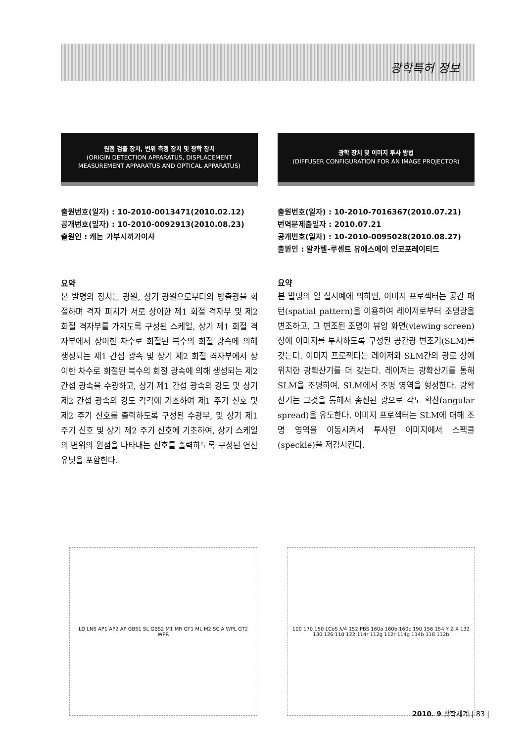광학특허 정보
원점 검출 장치, 변위 측정 장치 및 광학 장치
(ORIGIN DETECTION APPARATUS, DISPLACEMENT
MEASUREMENT APPARATUS AND OPTICAL APPARATUS)
출원번호(일자) : 10-2010-0013471(2010.02.12)
공개번호(일자) : 10-2010-0092913(2010.08.23)
출원인 : 캐논 가부시끼가이샤
요약
본 발명의 장치는 광원, 상기 광원으로부터의 방출광을 회절하며 격자 피치가 서로 상이한 제1 회절 격자부 및 제2 회절 격자부를 가지도록 구성된 스케일, 상기 제1 회절 격자부에서 상이한 차수로 회절된 복수의 회절 광속에 의해 생성되는 제1 간섭 광속 및 상기 제2 회절 격자부에서 상이한 차수로 회절된 복수의 회절 광속에 의해 생성되는 제2 간섭 광속을 수광하고, 상기 제1 간섭 광속의 강도 및 상기 제2 간섭 광속의 강도 각각에 기초하여 제1 주기 신호 및 제2 주기 신호를 출력하도록 구성된 수광부, 및 상기 제1 주기 신호 및 상기 제2 주기 신호에 기초하여, 상기 스케일의 변위의 원점을 나타내는 신호를 출력하도록 구성된 연산 유닛을 포함한다.
광학 장치 및 이미지 투사 방법
(DIFFUSER CONFIGURATION FOR AN IMAGE PROJECTOR)
출원번호(일자) : 10-2010-7016367(2010.07.21)
번역문제출일자 : 2010.07.21
공개번호(일자) : 10-2010-0095028(2010.08.27)
출원인 : 알카텔-루센트 유에스에이 인코포레이티드
요약
본 발명의 일 실시예에 의하면, 이미지 프로젝터는 공간 패턴(spatial pattern)을 이용하여 레이저로부터 조명광을 변조하고, 그 변조된 조명이 뷰잉 화면(viewing screen) 상에 이미지를 투사하도록 구성된 공간광 변조기(SLM)를 갖는다. 이미지 프로젝터는 레이저와 SLM간의 광로 상에 위치한 광확산기를 더 갖는다. 레이저는 광확산기를 통해 SLM을 조명하여, SLM에서 조명 영역을 형성한다. 광확산기는 그것을 통해서 송신된 광으로 각도 확산(angular spread)을 유도한다. 이미지 프로젝터는 SLM에 대해 조명 영역을 이동시켜서 투사된 이미지에서 스펙클(speckle)을 저감시킨다.
LD LNS AP1 AP2 AP GBS1 SL GBS2 M1 MR GT1 ML M2 SC A WPL GT2 WPR 100 170 150 LCoS λ/4 152 PBS 160a 160b 160c 190 156 154 Y Z X 132 130 126 110 122 114r 112g 112r 114g 114b 118 112b
2010. 9 광학세계 | 83 |